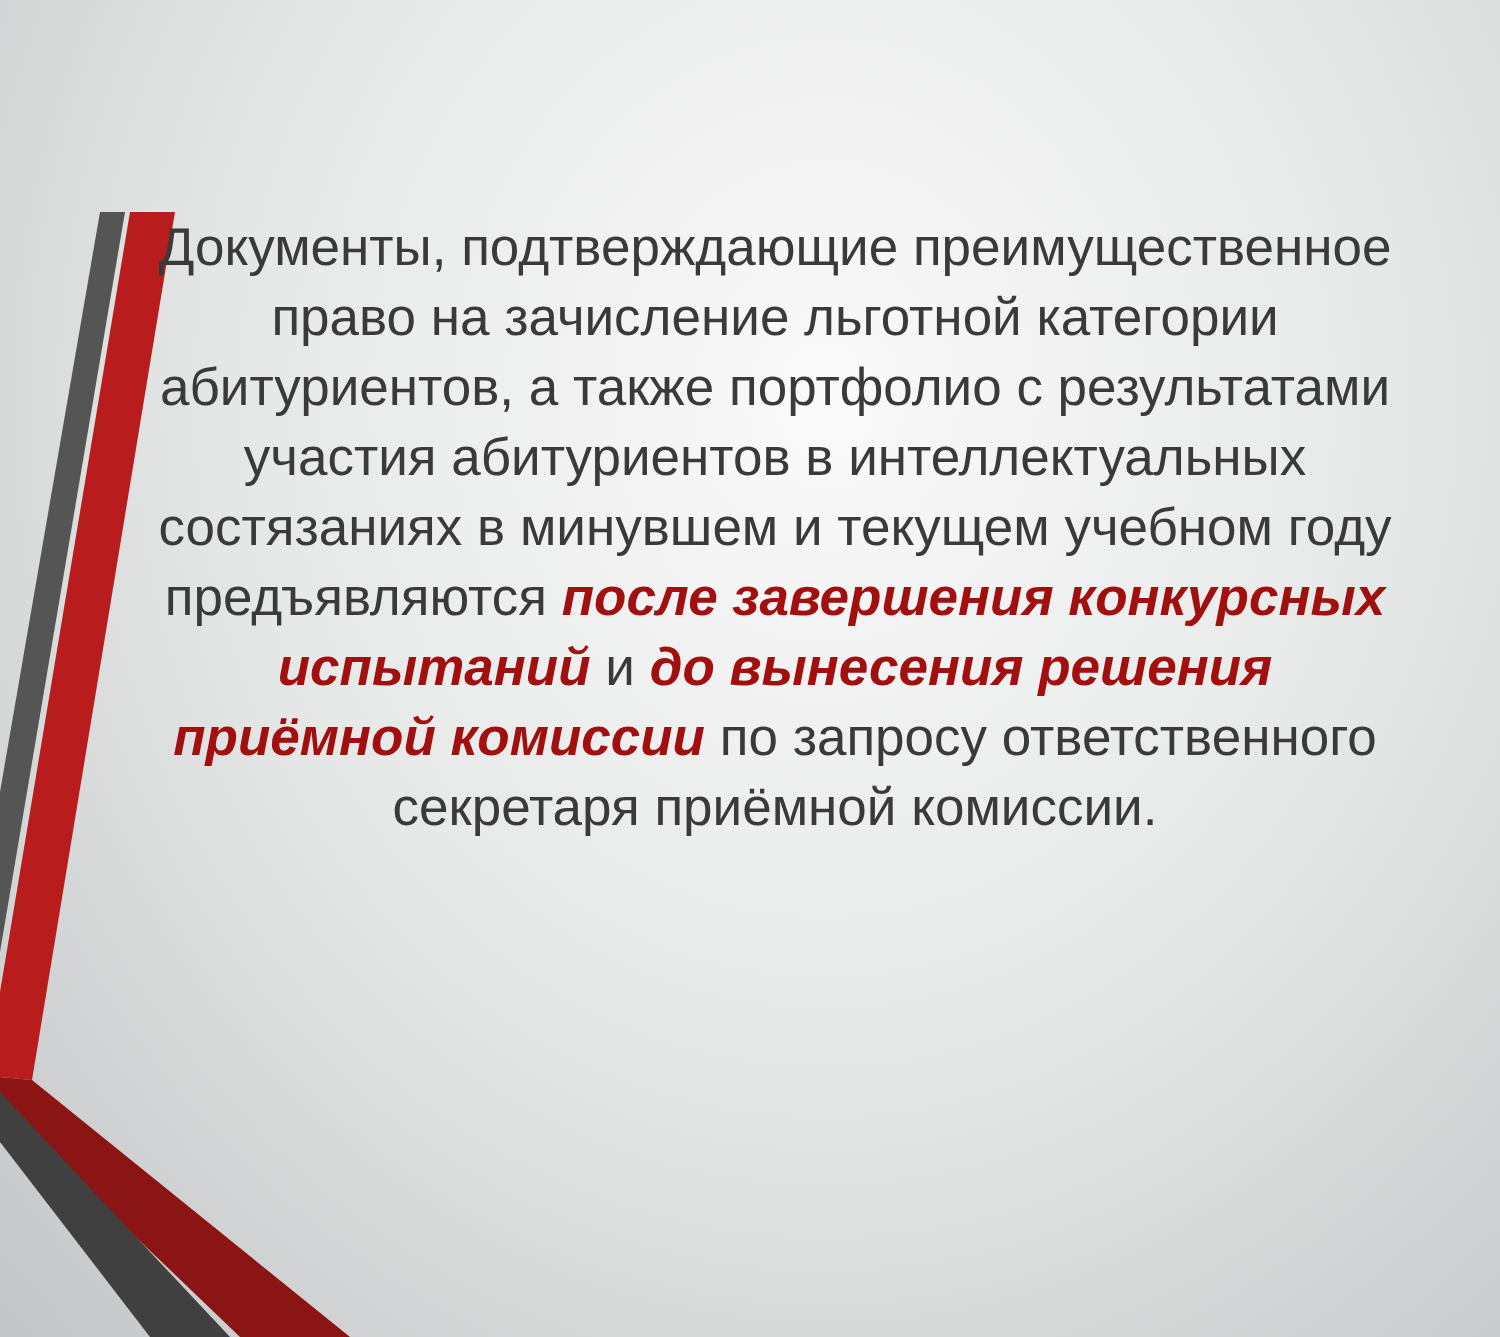Документы, подтверждающие преимущественное право на зачисление льготной категории абитуриентов, а также портфолио с результатами участия абитуриентов в интеллектуальных состязаниях в минувшем и текущем учебном году предъявляются после завершения конкурсных испытаний и до вынесения решения приёмной комиссии по запросу ответственного секретаря приёмной комиссии.